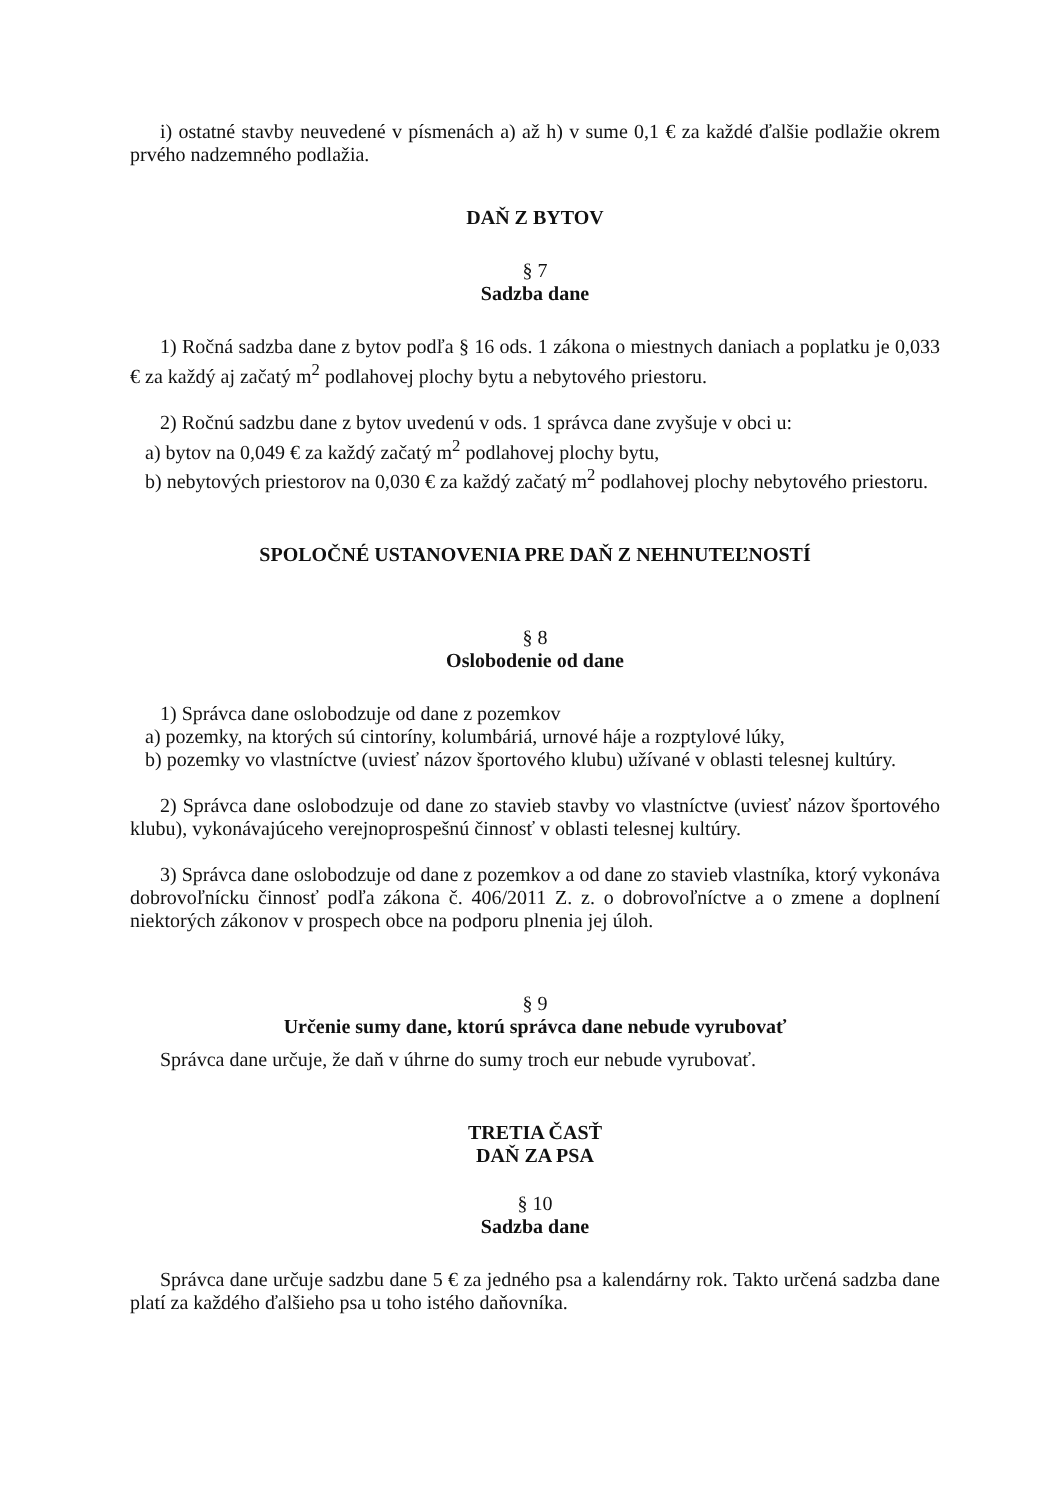i) ostatné stavby neuvedené v písmenách a) až h) v sume 0,1 € za každé ďalšie podlažie okrem prvého nadzemného podlažia.
DAŇ Z BYTOV
§ 7
Sadzba dane
1) Ročná sadzba dane z bytov podľa § 16 ods. 1 zákona o miestnych daniach a poplatku je 0,033 € za každý aj začatý m<sup>2</sup> podlahovej plochy bytu a nebytového priestoru.
2) Ročnú sadzbu dane z bytov uvedenú v ods. 1 správca dane zvyšuje v obci u:
a) bytov na 0,049 € za každý začatý m<sup>2</sup> podlahovej plochy bytu,
b) nebytových priestorov na 0,030 € za každý začatý m<sup>2</sup> podlahovej plochy nebytového priestoru.
SPOLOČNÉ USTANOVENIA PRE DAŇ Z NEHNUTEĽNOSTÍ
§ 8
Oslobodenie od dane
1) Správca dane oslobodzuje od dane z pozemkov
a) pozemky, na ktorých sú cintoríny, kolumbáriá, urnové háje a rozptylové lúky,
b) pozemky vo vlastníctve (uviesť názov športového klubu) užívané v oblasti telesnej kultúry.
2) Správca dane oslobodzuje od dane zo stavieb stavby vo vlastníctve (uviesť názov športového klubu), vykonávajúceho verejnoprospešnú činnosť v oblasti telesnej kultúry.
3) Správca dane oslobodzuje od dane z pozemkov a od dane zo stavieb vlastníka, ktorý vykonáva dobrovoľnícku činnosť podľa zákona č. 406/2011 Z. z. o dobrovoľníctve a o zmene a doplnení niektorých zákonov v prospech obce na podporu plnenia jej úloh.
§ 9
Určenie sumy dane, ktorú správca dane nebude vyrubovať
Správca dane určuje, že daň v úhrne do sumy troch eur nebude vyrubovať.
TRETIA ČASŤ
DAŇ ZA PSA
§ 10
Sadzba dane
Správca dane určuje sadzbu dane 5 € za jedného psa a kalendárny rok. Takto určená sadzba dane platí za každého ďalšieho psa u toho istého daňovníka.